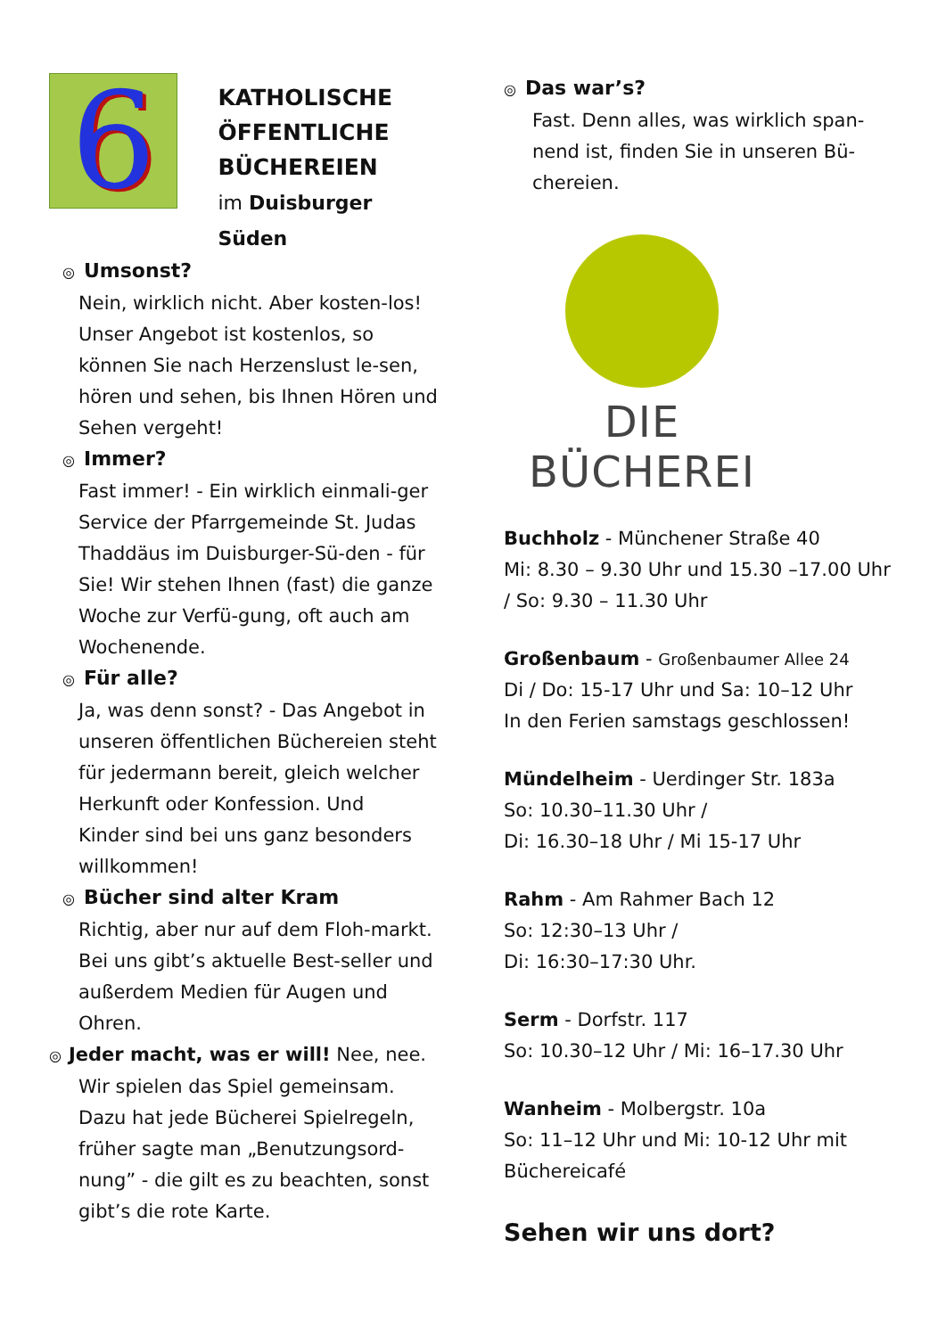6
KATHOLISCHE
ÖFFENTLICHE
BÜCHEREIEN
im Duisburger Süden
◎ Umsonst?
Nein, wirklich nicht. Aber kosten-los! Unser Angebot ist kostenlos, so können Sie nach Herzenslust le-sen, hören und sehen, bis Ihnen Hören und Sehen vergeht!
◎ Immer?
Fast immer! - Ein wirklich einmali-ger Service der Pfarrgemeinde St. Judas Thaddäus im Duisburger-Sü-den - für Sie! Wir stehen Ihnen (fast) die ganze Woche zur Verfü-gung, oft auch am Wochenende.
◎ Für alle?
Ja, was denn sonst? - Das Angebot in unseren öffentlichen Büchereien steht für jedermann bereit, gleich welcher Herkunft oder Konfession. Und
Kinder sind bei uns ganz besonders willkommen!
◎ Bücher sind alter Kram
Richtig, aber nur auf dem Floh-markt. Bei uns gibt’s aktuelle Best-seller und außerdem Medien für Augen und Ohren.
◎ Jeder macht, was er will! Nee, nee.
Wir spielen das Spiel gemeinsam. Dazu hat jede Bücherei Spielregeln, früher sagte man „Benutzungsord-nung” - die gilt es zu beachten, sonst gibt’s die rote Karte.
◎ Das war’s?
Fast. Denn alles, was wirklich span-nend ist, finden Sie in unseren Bü-chereien.
DIE BÜCHEREI
Buchholz - Münchener Straße 40
Mi: 8.30 – 9.30 Uhr und 15.30 –17.00 Uhr / So: 9.30 – 11.30 Uhr
Großenbaum - Großenbaumer Allee 24
Di / Do: 15-17 Uhr und Sa: 10–12 Uhr
In den Ferien samstags geschlossen!
Mündelheim - Uerdinger Str. 183a
So: 10.30–11.30 Uhr /
Di: 16.30–18 Uhr / Mi 15-17 Uhr
Rahm - Am Rahmer Bach 12
So: 12:30–13 Uhr /
Di: 16:30–17:30 Uhr.
Serm - Dorfstr. 117
So: 10.30–12 Uhr / Mi: 16–17.30 Uhr
Wanheim - Molbergstr. 10a
So: 11–12 Uhr und Mi: 10-12 Uhr mit Büchereicafé
Sehen wir uns dort?